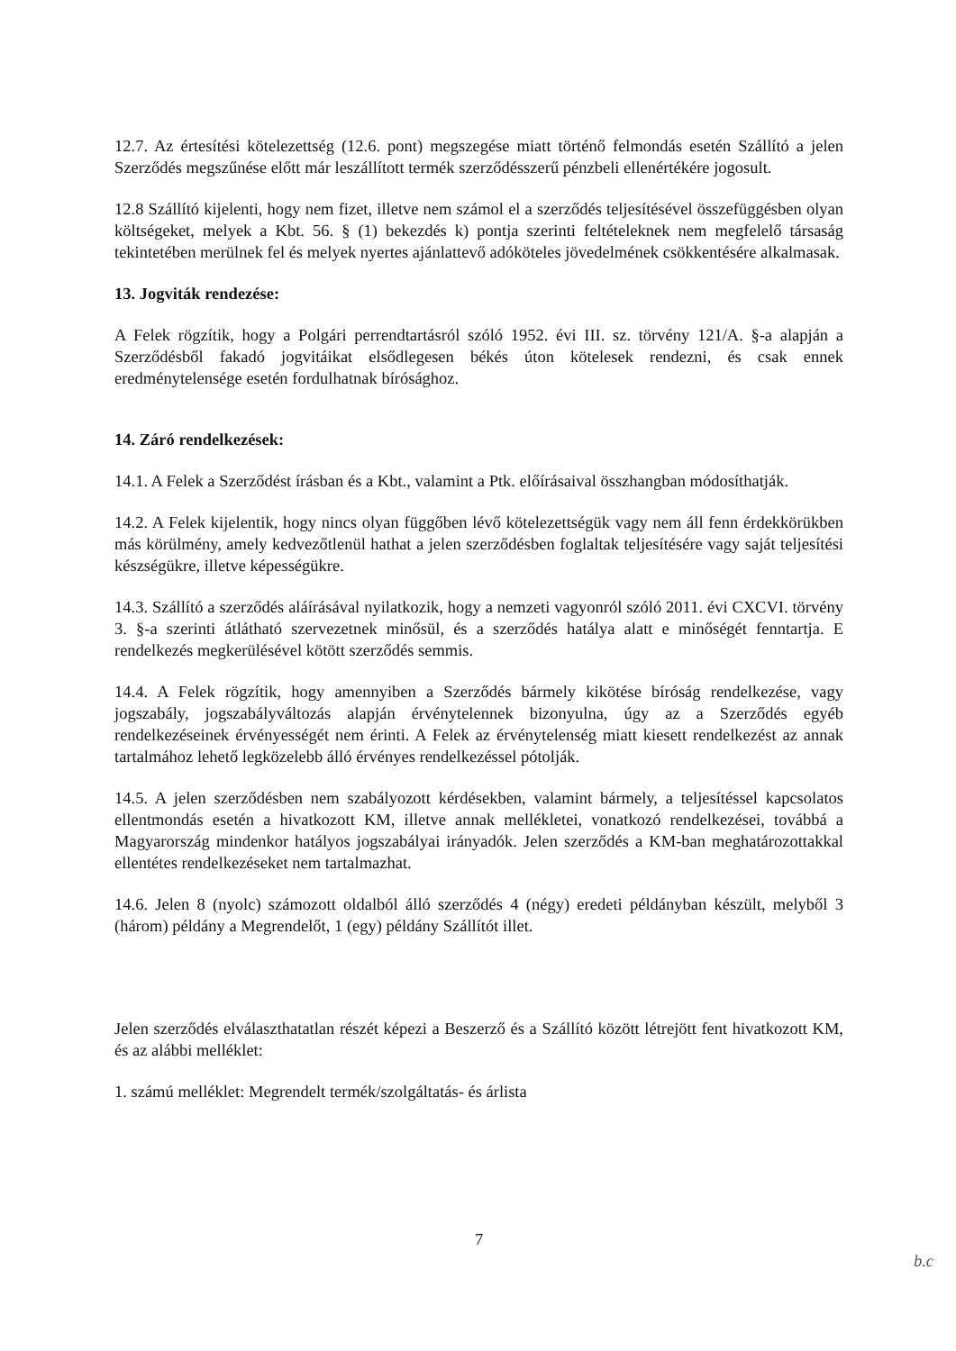12.7. Az értesítési kötelezettség (12.6. pont) megszegése miatt történő felmondás esetén Szállító a jelen Szerződés megszűnése előtt már leszállított termék szerződésszerű pénzbeli ellenértékére jogosult.
12.8 Szállító kijelenti, hogy nem fizet, illetve nem számol el a szerződés teljesítésével összefüggésben olyan költségeket, melyek a Kbt. 56. § (1) bekezdés k) pontja szerinti feltételeknek nem megfelelő társaság tekintetében merülnek fel és melyek nyertes ajánlattevő adóköteles jövedelmének csökkentésére alkalmasak.
13. Jogviták rendezése:
A Felek rögzítik, hogy a Polgári perrendtartásról szóló 1952. évi III. sz. törvény 121/A. §-a alapján a Szerződésből fakadó jogvitáikat elsődlegesen békés úton kötelesek rendezni, és csak ennek eredménytelensége esetén fordulhatnak bírósághoz.
14. Záró rendelkezések:
14.1. A Felek a Szerződést írásban és a Kbt., valamint a Ptk. előírásaival összhangban módosíthatják.
14.2. A Felek kijelentik, hogy nincs olyan függőben lévő kötelezettségük vagy nem áll fenn érdekkörükben más körülmény, amely kedvezőtlenül hathat a jelen szerződésben foglaltak teljesítésére vagy saját teljesítési készségükre, illetve képességükre.
14.3. Szállító a szerződés aláírásával nyilatkozik, hogy a nemzeti vagyonról szóló 2011. évi CXCVI. törvény 3. §-a szerinti átlátható szervezetnek minősül, és a szerződés hatálya alatt e minőségét fenntartja. E rendelkezés megkerülésével kötött szerződés semmis.
14.4. A Felek rögzítik, hogy amennyiben a Szerződés bármely kikötése bíróság rendelkezése, vagy jogszabály, jogszabályváltozás alapján érvénytelennek bizonyulna, úgy az a Szerződés egyéb rendelkezéseinek érvényességét nem érinti. A Felek az érvénytelenség miatt kiesett rendelkezést az annak tartalmához lehető legközelebb álló érvényes rendelkezéssel pótolják.
14.5. A jelen szerződésben nem szabályozott kérdésekben, valamint bármely, a teljesítéssel kapcsolatos ellentmondás esetén a hivatkozott KM, illetve annak mellékletei, vonatkozó rendelkezései, továbbá a Magyarország mindenkor hatályos jogszabályai irányadók. Jelen szerződés a KM-ban meghatározottakkal ellentétes rendelkezéseket nem tartalmazhat.
14.6. Jelen 8 (nyolc) számozott oldalból álló szerződés 4 (négy) eredeti példányban készült, melyből 3 (három) példány a Megrendelőt, 1 (egy) példány Szállítót illet.
Jelen szerződés elválaszthatatlan részét képezi a Beszerző és a Szállító között létrejött fent hivatkozott KM, és az alábbi melléklet:
1. számú melléklet: Megrendelt termék/szolgáltatás- és árlista
7
b.c